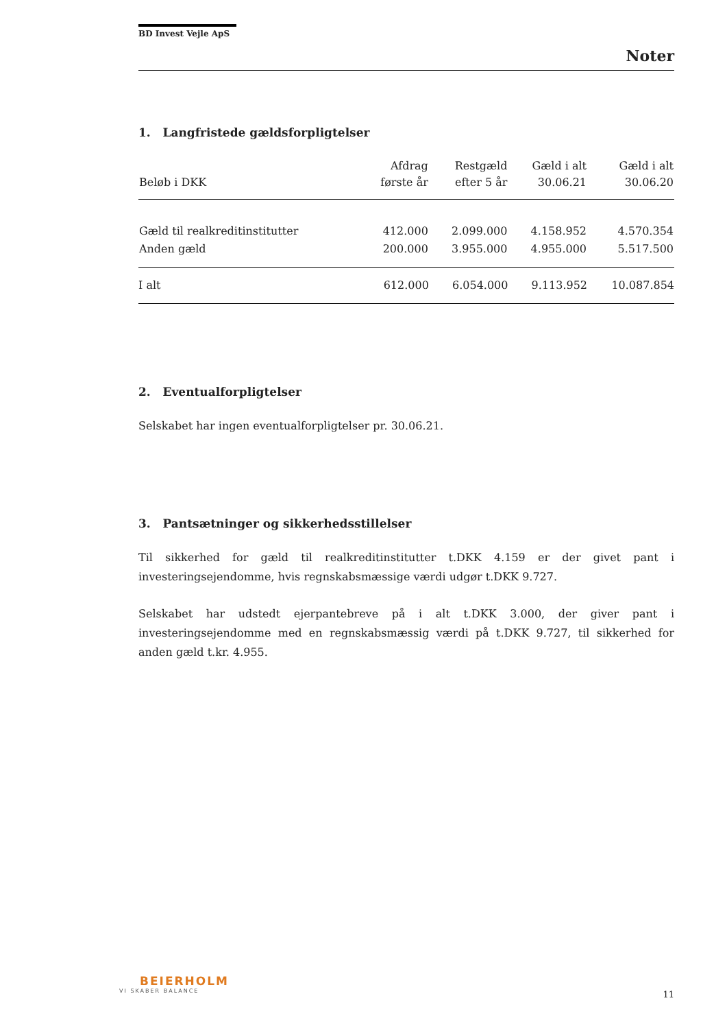BD Invest Vejle ApS
Noter
1. Langfristede gældsforpligtelser
| Beløb i DKK | Afdrag første år | Restgæld efter 5 år | Gæld i alt 30.06.21 | Gæld i alt 30.06.20 |
| --- | --- | --- | --- | --- |
| Gæld til realkreditinstitutter | 412.000 | 2.099.000 | 4.158.952 | 4.570.354 |
| Anden gæld | 200.000 | 3.955.000 | 4.955.000 | 5.517.500 |
| I alt | 612.000 | 6.054.000 | 9.113.952 | 10.087.854 |
2. Eventualforpligtelser
Selskabet har ingen eventualforpligtelser pr. 30.06.21.
3. Pantsætninger og sikkerhedsstillelser
Til sikkerhed for gæld til realkreditinstitutter t.DKK 4.159 er der givet pant i investeringsejendomme, hvis regnskabsmæssige værdi udgør t.DKK 9.727.
Selskabet har udstedt ejerpantebreve på i alt t.DKK 3.000, der giver pant i investeringsejendomme med en regnskabsmæssig værdi på t.DKK 9.727, til sikkerhed for anden gæld t.kr. 4.955.
BEIERHOLM
VI SKABER BALANCE
11